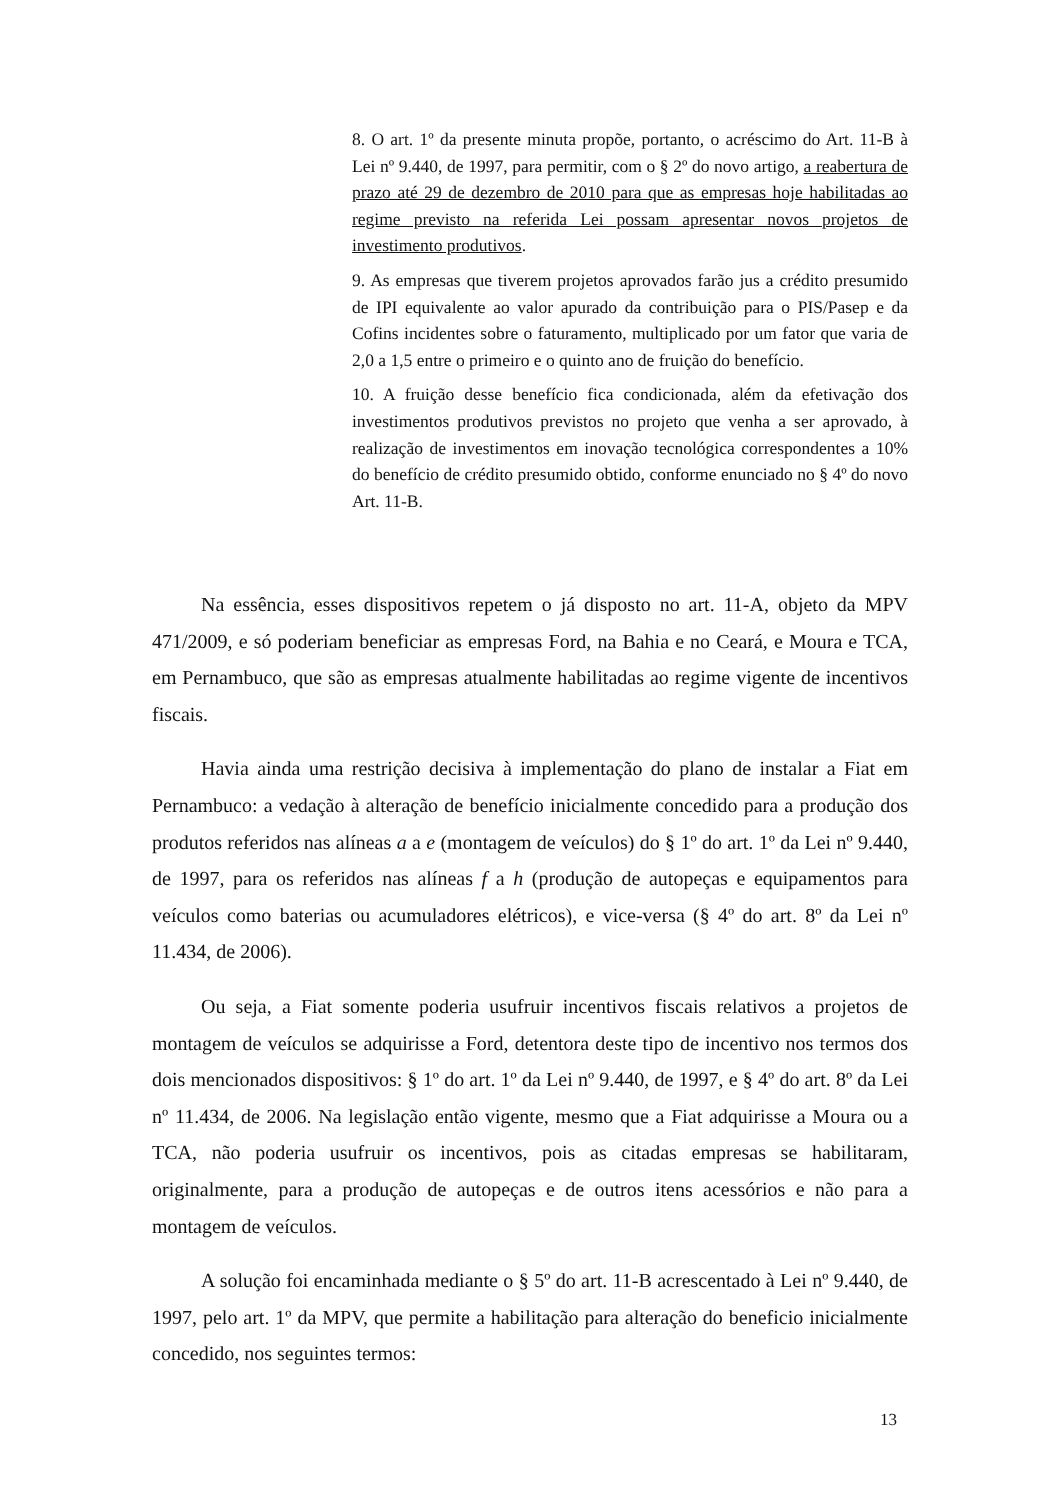8. O art. 1º da presente minuta propõe, portanto, o acréscimo do Art. 11-B à Lei nº 9.440, de 1997, para permitir, com o § 2º do novo artigo, a reabertura de prazo até 29 de dezembro de 2010 para que as empresas hoje habilitadas ao regime previsto na referida Lei possam apresentar novos projetos de investimento produtivos.
9. As empresas que tiverem projetos aprovados farão jus a crédito presumido de IPI equivalente ao valor apurado da contribuição para o PIS/Pasep e da Cofins incidentes sobre o faturamento, multiplicado por um fator que varia de 2,0 a 1,5 entre o primeiro e o quinto ano de fruição do benefício.
10. A fruição desse benefício fica condicionada, além da efetivação dos investimentos produtivos previstos no projeto que venha a ser aprovado, à realização de investimentos em inovação tecnológica correspondentes a 10% do benefício de crédito presumido obtido, conforme enunciado no § 4º do novo Art. 11-B.
Na essência, esses dispositivos repetem o já disposto no art. 11-A, objeto da MPV 471/2009, e só poderiam beneficiar as empresas Ford, na Bahia e no Ceará, e Moura e TCA, em Pernambuco, que são as empresas atualmente habilitadas ao regime vigente de incentivos fiscais.
Havia ainda uma restrição decisiva à implementação do plano de instalar a Fiat em Pernambuco: a vedação à alteração de benefício inicialmente concedido para a produção dos produtos referidos nas alíneas a a e (montagem de veículos) do § 1º do art. 1º da Lei nº 9.440, de 1997, para os referidos nas alíneas f a h (produção de autopeças e equipamentos para veículos como baterias ou acumuladores elétricos), e vice-versa (§ 4º do art. 8º da Lei nº 11.434, de 2006).
Ou seja, a Fiat somente poderia usufruir incentivos fiscais relativos a projetos de montagem de veículos se adquirisse a Ford, detentora deste tipo de incentivo nos termos dos dois mencionados dispositivos: § 1º do art. 1º da Lei nº 9.440, de 1997, e § 4º do art. 8º da Lei nº 11.434, de 2006. Na legislação então vigente, mesmo que a Fiat adquirisse a Moura ou a TCA, não poderia usufruir os incentivos, pois as citadas empresas se habilitaram, originalmente, para a produção de autopeças e de outros itens acessórios e não para a montagem de veículos.
A solução foi encaminhada mediante o § 5º do art. 11-B acrescentado à Lei nº 9.440, de 1997, pelo art. 1º da MPV, que permite a habilitação para alteração do beneficio inicialmente concedido, nos seguintes termos:
13